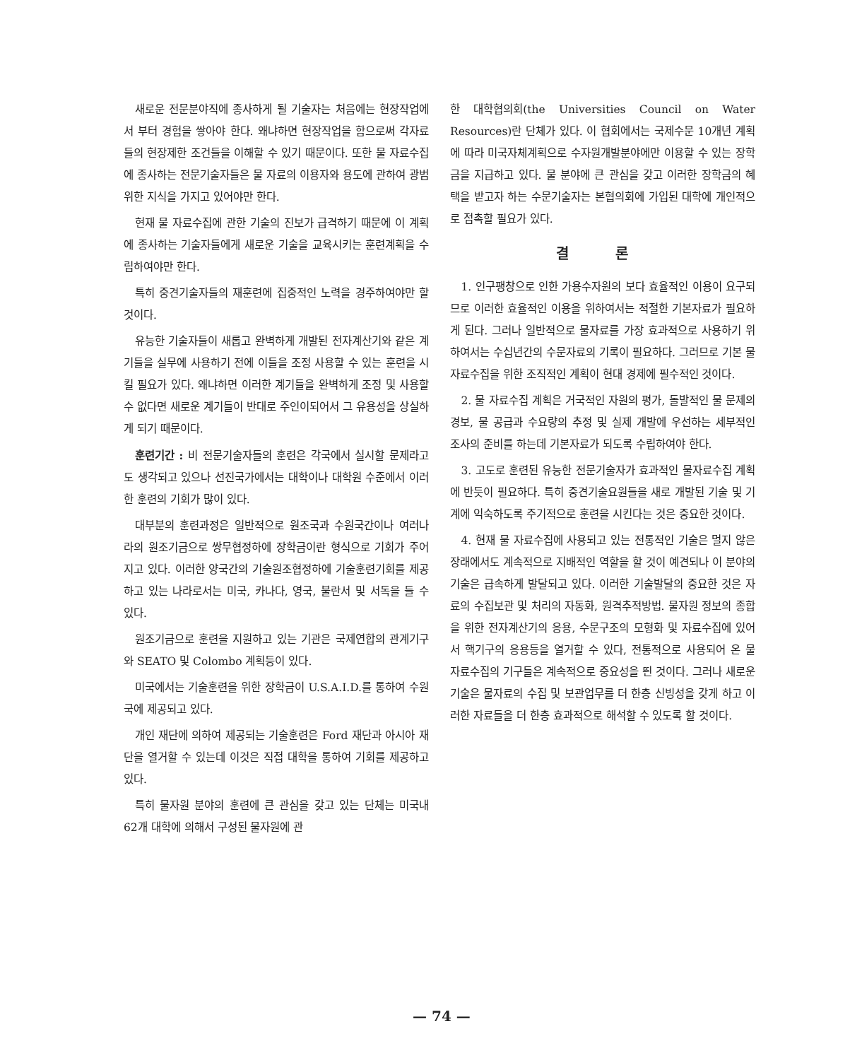새로운 전문분야직에 종사하게 될 기술자는 처음에는 현장작업에서 부터 경험을 쌓아야 한다. 왜냐하면 현장작업을 함으로써 각자료들의 현장제한 조건들을 이해할 수 있기 때문이다. 또한 물 자료수집에 종사하는 전문기술자들은 물 자료의 이용자와 용도에 관하여 광범위한 지식을 가지고 있어야만 한다.
현재 물 자료수집에 관한 기술의 진보가 급격하기 때문에 이 계획에 종사하는 기술자들에게 새로운 기술을 교육시키는 훈련계획을 수립하여야만 한다.
특히 중견기술자들의 재훈련에 집중적인 노력을 경주하여야만 할 것이다.
유능한 기술자들이 새롭고 완벽하게 개발된 전자계산기와 같은 계기들을 실무에 사용하기 전에 이들을 조정 사용할 수 있는 훈련을 시킬 필요가 있다. 왜냐하면 이러한 계기들을 완벽하게 조정 및 사용할 수 없다면 새로운 계기들이 반대로 주인이되어서 그 유용성을 상실하게 되기 때문이다.
훈련기간 : 비 전문기술자들의 훈련은 각국에서 실시할 문제라고도 생각되고 있으나 선진국가에서는 대학이나 대학원 수준에서 이러한 훈련의 기회가 많이 있다.
대부분의 훈련과정은 일반적으로 원조국과 수원국간이나 여러나라의 원조기금으로 쌍무협정하에 장학금이란 형식으로 기회가 주어지고 있다. 이러한 양국간의 기술원조협정하에 기술훈련기회를 제공하고 있는 나라로서는 미국, 카나다, 영국, 불란서 및 서독을 들 수 있다.
원조기금으로 훈련을 지원하고 있는 기관은 국제연합의 관계기구와 SEATO 및 Colombo 계획등이 있다.
미국에서는 기술훈련을 위한 장학금이 U.S.A.I.D.를 통하여 수원국에 제공되고 있다.
개인 재단에 의하여 제공되는 기술훈련은 Ford 재단과 아시아 재단을 열거할 수 있는데 이것은 직접 대학을 통하여 기회를 제공하고 있다.
특히 물자원 분야의 훈련에 큰 관심을 갖고 있는 단체는 미국내 62개 대학에 의해서 구성된 물자원에 관
한 대학협의회(the Universities Council on Water Resources)란 단체가 있다. 이 협회에서는 국제수문 10개년 계획에 따라 미국자체계획으로 수자원개발분야에만 이용할 수 있는 장학금을 지급하고 있다. 물 분야에 큰 관심을 갖고 이러한 장학금의 혜택을 받고자 하는 수문기술자는 본협의회에 가입된 대학에 개인적으로 접촉할 필요가 있다.
결 론
1. 인구팽창으로 인한 가용수자원의 보다 효율적인 이용이 요구되므로 이러한 효율적인 이용을 위하여서는 적절한 기본자료가 필요하게 된다. 그러나 일반적으로 물자료를 가장 효과적으로 사용하기 위하여서는 수십년간의 수문자료의 기록이 필요하다. 그러므로 기본 물 자료수집을 위한 조직적인 계획이 현대 경제에 필수적인 것이다.
2. 물 자료수집 계획은 거국적인 자원의 평가, 돌발적인 물 문제의 경보, 물 공급과 수요량의 추정 및 실제 개발에 우선하는 세부적인 조사의 준비를 하는데 기본자료가 되도록 수립하여야 한다.
3. 고도로 훈련된 유능한 전문기술자가 효과적인 물자료수집 계획에 반듯이 필요하다. 특히 중견기술요원들을 새로 개발된 기술 및 기계에 익숙하도록 주기적으로 훈련을 시킨다는 것은 중요한 것이다.
4. 현재 물 자료수집에 사용되고 있는 전통적인 기술은 멀지 않은 장래에서도 계속적으로 지배적인 역할을 할 것이 예견되나 이 분야의 기술은 급속하게 발달되고 있다. 이러한 기술발달의 중요한 것은 자료의 수집보관 및 처리의 자동화, 원격추적방법. 물자원 정보의 종합을 위한 전자계산기의 응용, 수문구조의 모형화 및 자료수집에 있어서 핵기구의 응용등을 열거할 수 있다, 전통적으로 사용되어 온 물 자료수집의 기구들은 계속적으로 중요성을 띈 것이다. 그러나 새로운 기술은 물자료의 수집 및 보관업무를 더 한층 신빙성을 갖게 하고 이러한 자료들을 더 한층 효과적으로 해석할 수 있도록 할 것이다.
— 74 —